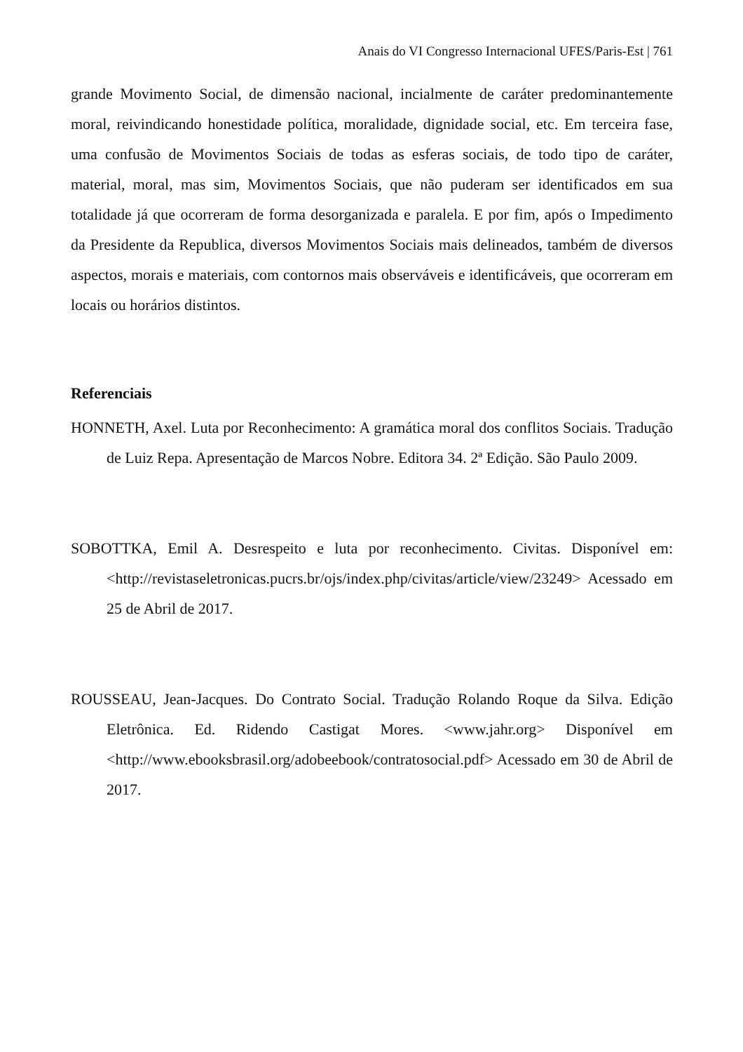Anais do VI Congresso Internacional UFES/Paris-Est | 761
grande Movimento Social, de dimensão nacional, incialmente de caráter predominantemente moral, reivindicando honestidade política, moralidade, dignidade social, etc. Em terceira fase, uma confusão de Movimentos Sociais de todas as esferas sociais, de todo tipo de caráter, material, moral, mas sim, Movimentos Sociais, que não puderam ser identificados em sua totalidade já que ocorreram de forma desorganizada e paralela. E por fim, após o Impedimento da Presidente da Republica, diversos Movimentos Sociais mais delineados, também de diversos aspectos, morais e materiais, com contornos mais observáveis e identificáveis, que ocorreram em locais ou horários distintos.
Referenciais
HONNETH, Axel. Luta por Reconhecimento: A gramática moral dos conflitos Sociais. Tradução de Luiz Repa. Apresentação de Marcos Nobre. Editora 34. 2ª Edição. São Paulo 2009.
SOBOTTKA, Emil A. Desrespeito e luta por reconhecimento. Civitas. Disponível em: <http://revistaseletronicas.pucrs.br/ojs/index.php/civitas/article/view/23249> Acessado em 25 de Abril de 2017.
ROUSSEAU, Jean-Jacques. Do Contrato Social. Tradução Rolando Roque da Silva. Edição Eletrônica. Ed. Ridendo Castigat Mores. <www.jahr.org> Disponível em <http://www.ebooksbrasil.org/adobeebook/contratosocial.pdf> Acessado em 30 de Abril de 2017.